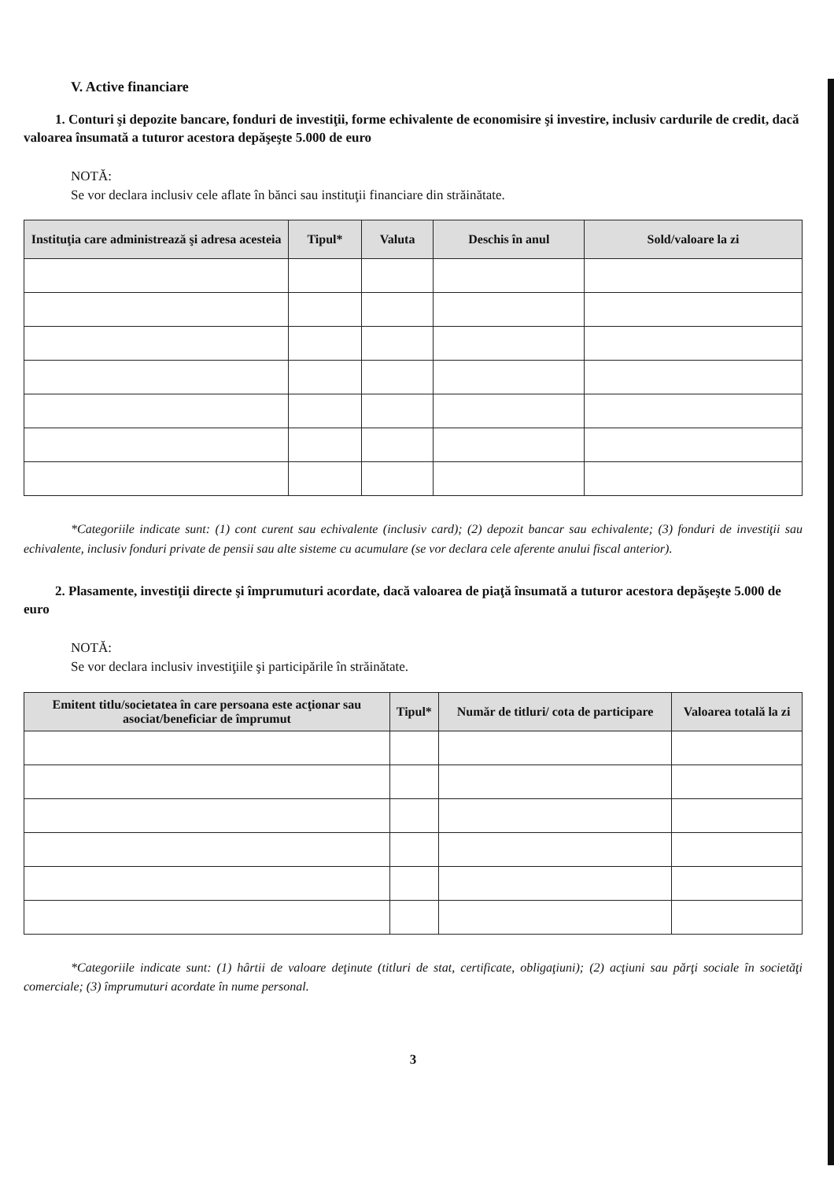V. Active financiare
1. Conturi şi depozite bancare, fonduri de investiţii, forme echivalente de economisire şi investire, inclusiv cardurile de credit, dacă valoarea însumată a tuturor acestora depăşeşte 5.000 de euro
NOTĂ:
Se vor declara inclusiv cele aflate în bănci sau instituţii financiare din străinătate.
| Instituţia care administrează şi adresa acesteia | Tipul* | Valuta | Deschis în anul | Sold/valoare la zi |
| --- | --- | --- | --- | --- |
*Categoriile indicate sunt: (1) cont curent sau echivalente (inclusiv card); (2) depozit bancar sau echivalente; (3) fonduri de investiţii sau echivalente, inclusiv fonduri private de pensii sau alte sisteme cu acumulare (se vor declara cele aferente anului fiscal anterior).
2. Plasamente, investiţii directe şi împrumuturi acordate, dacă valoarea de piaţă însumată a tuturor acestora depăşeşte 5.000 de euro
NOTĂ:
Se vor declara inclusiv investiţiile şi participările în străinătate.
| Emitent titlu/societatea în care persoana este acţionar sau asociat/beneficiar de împrumut | Tipul* | Număr de titluri/ cota de participare | Valoarea totală la zi |
| --- | --- | --- | --- |
*Categoriile indicate sunt: (1) hârtii de valoare deţinute (titluri de stat, certificate, obligaţiuni); (2) acţiuni sau părţi sociale în societăţi comerciale; (3) împrumuturi acordate în nume personal.
3